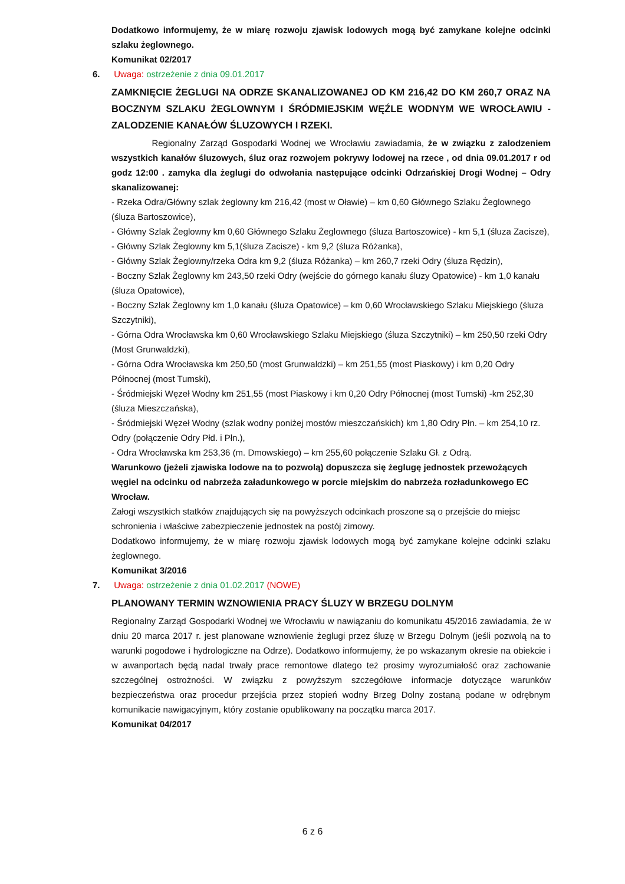Dodatkowo informujemy, że w miarę rozwoju zjawisk lodowych mogą być zamykane kolejne odcinki szlaku żeglownego.
Komunikat 02/2017
6. Uwaga: ostrzeżenie z dnia 09.01.2017
ZAMKNIĘCIE ŻEGLUGI NA ODRZE SKANALIZOWANEJ OD KM 216,42 DO KM 260,7 ORAZ NA BOCZNYM SZLAKU ŻEGLOWNYM I ŚRÓDMIEJSKIM WĘŹLE WODNYM WE WROCŁAWIU - ZALODZENIE KANAŁÓW ŚLUZOWYCH I RZEKI.
Regionalny Zarząd Gospodarki Wodnej we Wrocławiu zawiadamia, że w związku z zalodzeniem wszystkich kanałów śluzowych, śluz oraz rozwojem pokrywy lodowej na rzece , od dnia 09.01.2017 r od godz 12:00 . zamyka dla żeglugi do odwołania następujące odcinki Odrzańskiej Drogi Wodnej – Odry skanalizowanej:
- Rzeka Odra/Główny szlak żeglowny km 216,42 (most w Oławie) – km 0,60 Głównego Szlaku Żeglownego (śluza Bartoszowice),
- Główny Szlak Żeglowny km 0,60 Głównego Szlaku Żeglownego (śluza Bartoszowice) - km 5,1 (śluza Zacisze),
- Główny Szlak Żeglowny km 5,1(śluza Zacisze) - km 9,2 (śluza Różanka),
- Główny Szlak Żeglowny/rzeka Odra km 9,2 (śluza Różanka) – km 260,7 rzeki Odry (śluza Rędzin),
- Boczny Szlak Żeglowny km 243,50 rzeki Odry (wejście do górnego kanału śluzy Opatowice) - km 1,0 kanału (śluza Opatowice),
- Boczny Szlak Żeglowny km 1,0 kanału (śluza Opatowice) – km 0,60 Wrocławskiego Szlaku Miejskiego (śluza Szczytniki),
- Górna Odra Wrocławska km 0,60 Wrocławskiego Szlaku Miejskiego (śluza Szczytniki) – km 250,50 rzeki Odry (Most Grunwaldzki),
- Górna Odra Wrocławska km 250,50 (most Grunwaldzki) – km 251,55 (most Piaskowy) i km 0,20 Odry Północnej (most Tumski),
- Śródmiejski Węzeł Wodny km 251,55 (most Piaskowy i km 0,20 Odry Północnej (most Tumski) -km 252,30 (śluza Mieszczańska),
- Śródmiejski Węzeł Wodny (szlak wodny poniżej mostów mieszczańskich) km 1,80 Odry Płn. – km 254,10 rz. Odry (połączenie Odry Płd. i Płn.),
- Odra Wrocławska km 253,36 (m. Dmowskiego) – km 255,60 połączenie Szlaku Gł. z Odrą.
Warunkowo (jeżeli zjawiska lodowe na to pozwolą) dopuszcza się żeglugę jednostek przewożących węgiel na odcinku od nabrzeża załadunkowego w porcie miejskim do nabrzeża rozładunkowego EC Wrocław.
Załogi wszystkich statków znajdujących się na powyższych odcinkach proszone są o przejście do miejsc schronienia i właściwe zabezpieczenie jednostek na postój zimowy.
Dodatkowo informujemy, że w miarę rozwoju zjawisk lodowych mogą być zamykane kolejne odcinki szlaku żeglownego.
Komunikat 3/2016
7. Uwaga: ostrzeżenie z dnia 01.02.2017 (NOWE)
PLANOWANY TERMIN WZNOWIENIA PRACY ŚLUZY W BRZEGU DOLNYM
Regionalny Zarząd Gospodarki Wodnej we Wrocławiu w nawiązaniu do komunikatu 45/2016 zawiadamia, że w dniu 20 marca 2017 r. jest planowane wznowienie żeglugi przez śluzę w Brzegu Dolnym (jeśli pozwolą na to warunki pogodowe i hydrologiczne na Odrze). Dodatkowo informujemy, że po wskazanym okresie na obiekcie i w awanportach będą nadal trwały prace remontowe dlatego też prosimy wyrozumiałość oraz zachowanie szczególnej ostrożności. W związku z powyższym szczegółowe informacje dotyczące warunków bezpieczeństwa oraz procedur przejścia przez stopień wodny Brzeg Dolny zostaną podane w odrębnym komunikacie nawigacyjnym, który zostanie opublikowany na początku marca 2017.
Komunikat 04/2017
6 z 6